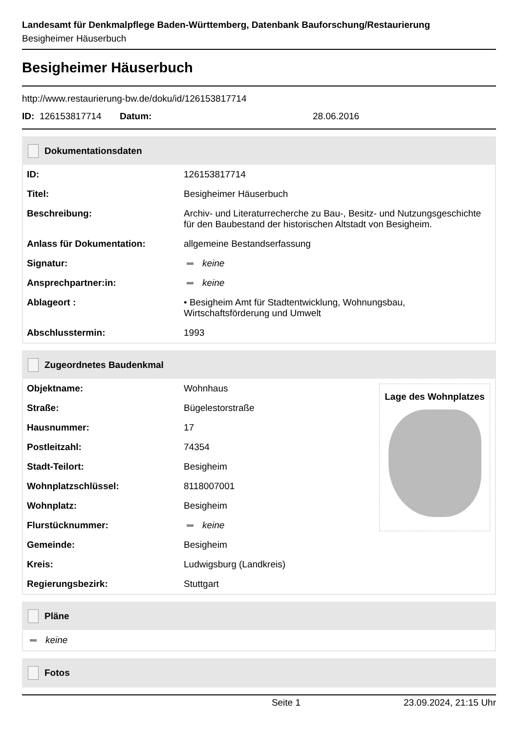Landesamt für Denkmalpflege Baden-Württemberg, Datenbank Bauforschung/Restaurierung
Besigheimer Häuserbuch
Besigheimer Häuserbuch
http://www.restaurierung-bw.de/doku/id/126153817714
ID: 126153817714 Datum: 28.06.2016
Dokumentationsdaten
| ID: | 126153817714 |
| Titel: | Besigheimer Häuserbuch |
| Beschreibung: | Archiv- und Literaturrecherche zu Bau-, Besitz- und Nutzungsgeschichte für den Baubestand der historischen Altstadt von Besigheim. |
| Anlass für Dokumentation: | allgemeine Bestandserfassung |
| Signatur: | keine |
| Ansprechpartner:in: | keine |
| Ablageort : | • Besigheim Amt für Stadtentwicklung, Wohnungsbau, Wirtschaftsförderung und Umwelt |
| Abschlusstermin: | 1993 |
Zugeordnetes Baudenkmal
| Objektname: | Wohnhaus |
| Straße: | Bügelestorstraße |
| Hausnummer: | 17 |
| Postleitzahl: | 74354 |
| Stadt-Teilort: | Besigheim |
| Wohnplatzschlüssel: | 8118007001 |
| Wohnplatz: | Besigheim |
| Flurstücknummer: | keine |
| Gemeinde: | Besigheim |
| Kreis: | Ludwigsburg (Landkreis) |
| Regierungsbezirk: | Stuttgart |
Lage des Wohnplatzes
Pläne
keine
Fotos
Seite 1 23.09.2024, 21:15 Uhr